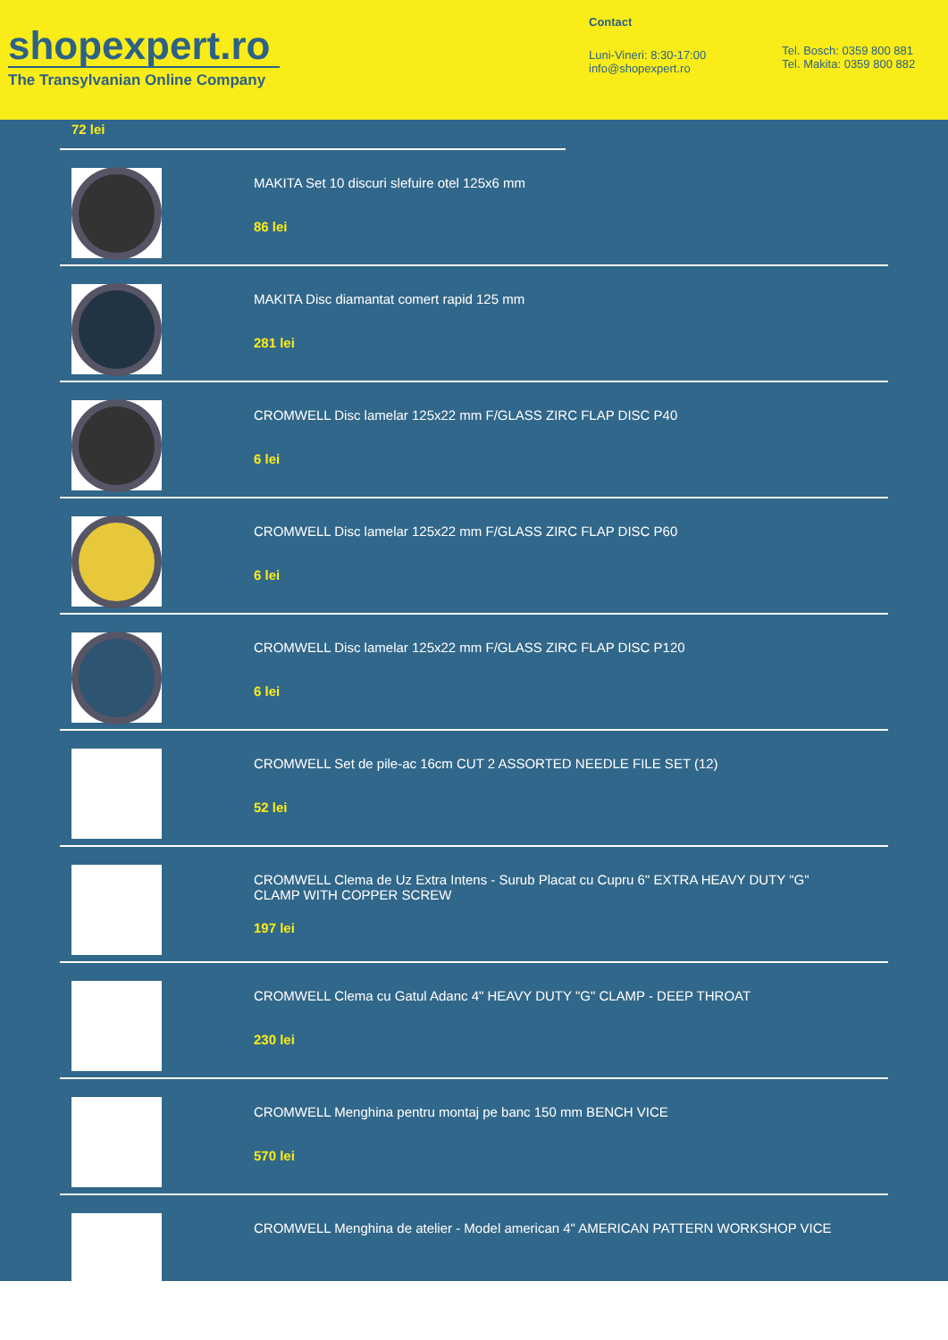shopexpert.ro
The Transylvanian Online Company
Contact
Luni-Vineri: 8:30-17:00
info@shopexpert.ro
Tel. Bosch: 0359 800 881
Tel. Makita: 0359 800 882
72 lei
MAKITA Set 10 discuri slefuire otel 125x6 mm
86 lei
MAKITA Disc diamantat comert rapid 125 mm
281 lei
CROMWELL Disc lamelar 125x22 mm F/GLASS ZIRC FLAP DISC P40
6 lei
CROMWELL Disc lamelar 125x22 mm F/GLASS ZIRC FLAP DISC P60
6 lei
CROMWELL Disc lamelar 125x22 mm F/GLASS ZIRC FLAP DISC P120
6 lei
CROMWELL Set de pile-ac 16cm CUT 2 ASSORTED NEEDLE FILE SET (12)
52 lei
CROMWELL Clema de Uz Extra Intens - Surub Placat cu Cupru 6" EXTRA HEAVY DUTY "G"
CLAMP WITH COPPER SCREW
197 lei
CROMWELL Clema cu Gatul Adanc 4" HEAVY DUTY "G" CLAMP - DEEP THROAT
230 lei
CROMWELL Menghina pentru montaj pe banc 150 mm BENCH VICE
570 lei
CROMWELL Menghina de atelier - Model american 4" AMERICAN PATTERN WORKSHOP VICE